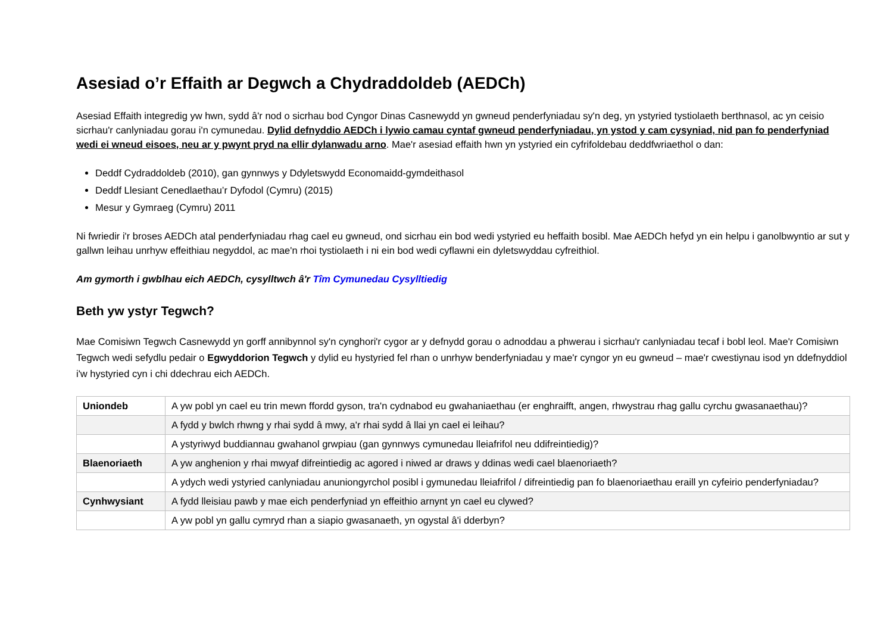Asesiad o’r Effaith ar Degwch a Chydraddoldeb (AEDCh)
Asesiad Effaith integredig yw hwn, sydd â'r nod o sicrhau bod Cyngor Dinas Casnewydd yn gwneud penderfyniadau sy'n deg, yn ystyried tystiolaeth berthnasol, ac yn ceisio sicrhau'r canlyniadau gorau i'n cymunedau. Dylid defnyddio AEDCh i lywio camau cyntaf gwneud penderfyniadau, yn ystod y cam cysyniad, nid pan fo penderfyniad wedi ei wneud eisoes, neu ar y pwynt pryd na ellir dylanwadu arno. Mae'r asesiad effaith hwn yn ystyried ein cyfrifoldebau deddfwriaethol o dan:
Deddf Cydraddoldeb (2010), gan gynnwys y Ddyletswydd Economaidd-gymdeithasol
Deddf Llesiant Cenedlaethau’r Dyfodol (Cymru) (2015)
Mesur y Gymraeg (Cymru) 2011
Ni fwriedir i'r broses AEDCh atal penderfyniadau rhag cael eu gwneud, ond sicrhau ein bod wedi ystyried eu heffaith bosibl. Mae AEDCh hefyd yn ein helpu i ganolbwyntio ar sut y gallwn leihau unrhyw effeithiau negyddol, ac mae'n rhoi tystiolaeth i ni ein bod wedi cyflawni ein dyletswyddau cyfreithiol.
Am gymorth i gwblhau eich AEDCh, cysylltwch â'r Tîm Cymunedau Cysylltiedig
Beth yw ystyr Tegwch?
Mae Comisiwn Tegwch Casnewydd yn gorff annibynnol sy'n cynghori'r cygor ar y defnydd gorau o adnoddau a phwerau i sicrhau'r canlyniadau tecaf i bobl leol. Mae'r Comisiwn Tegwch wedi sefydlu pedair o Egwyddorion Tegwch y dylid eu hystyried fel rhan o unrhyw benderfyniadau y mae'r cyngor yn eu gwneud – mae'r cwestiynau isod yn ddefnyddiol i'w hystyried cyn i chi ddechrau eich AEDCh.
| Uniondeb | A yw pobl yn cael eu trin mewn ffordd gyson, tra'n cydnabod eu gwahaniaethau (er enghraifft, angen, rhwystrau rhag gallu cyrchu gwasanaethau)? |
| | A fydd y bwlch rhwng y rhai sydd â mwy, a'r rhai sydd â llai yn cael ei leihau? |
| | A ystyriwyd buddiannau gwahanol grwpiau (gan gynnwys cymunedau lleiafrifol neu ddifreintiedig)? |
| Blaenoriaeth | A yw anghenion y rhai mwyaf difreintiedig ac agored i niwed ar draws y ddinas wedi cael blaenoriaeth? |
| | A ydych wedi ystyried canlyniadau anuniongyrchol posibl i gymunedau lleiafrifol / difreintiedig pan fo blaenoriaethau eraill yn cyfeirio penderfyniadau? |
| Cynhwysiant | A fydd lleisiau pawb y mae eich penderfyniad yn effeithio arnynt yn cael eu clywed? |
| | A yw pobl yn gallu cymryd rhan a siapio gwasanaeth, yn ogystal â'i dderbyn? |